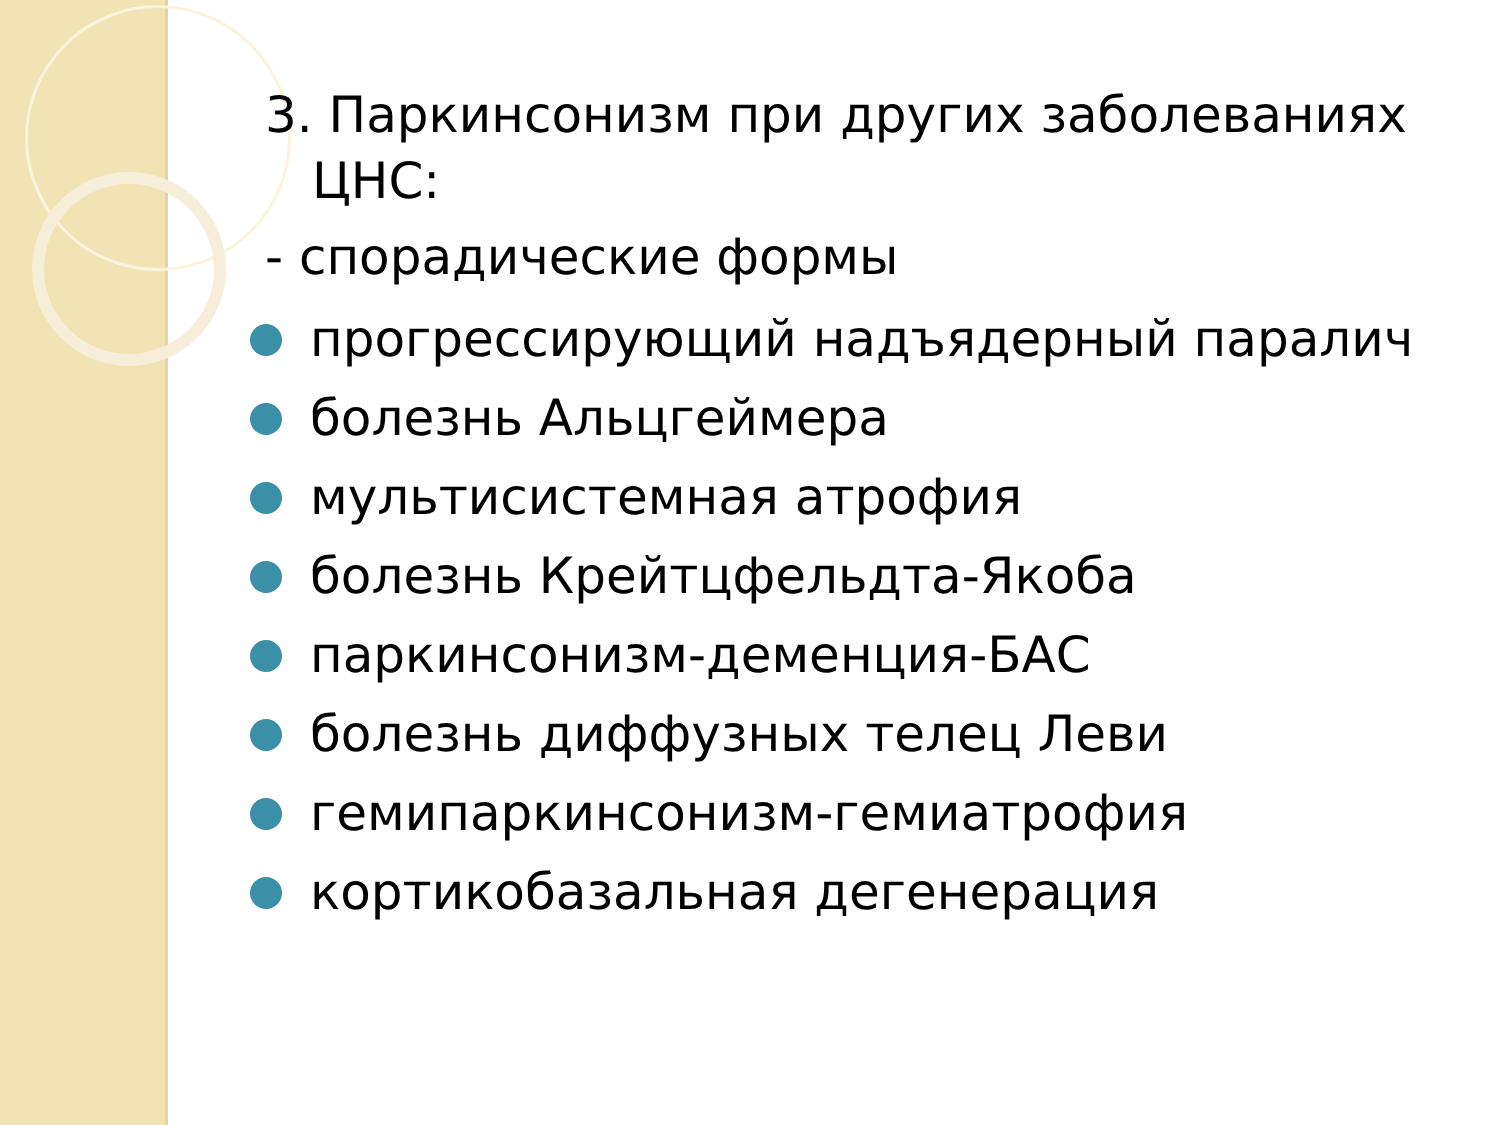3. Паркинсонизм при других заболеваниях ЦНС:
- спорадические формы
прогрессирующий надъядерный паралич
болезнь Альцгеймера
мультисистемная атрофия
болезнь Крейтцфельдта-Якоба
паркинсонизм-деменция-БАС
болезнь диффузных телец Леви
гемипаркинсонизм-гемиатрофия
кортикобазальная дегенерация